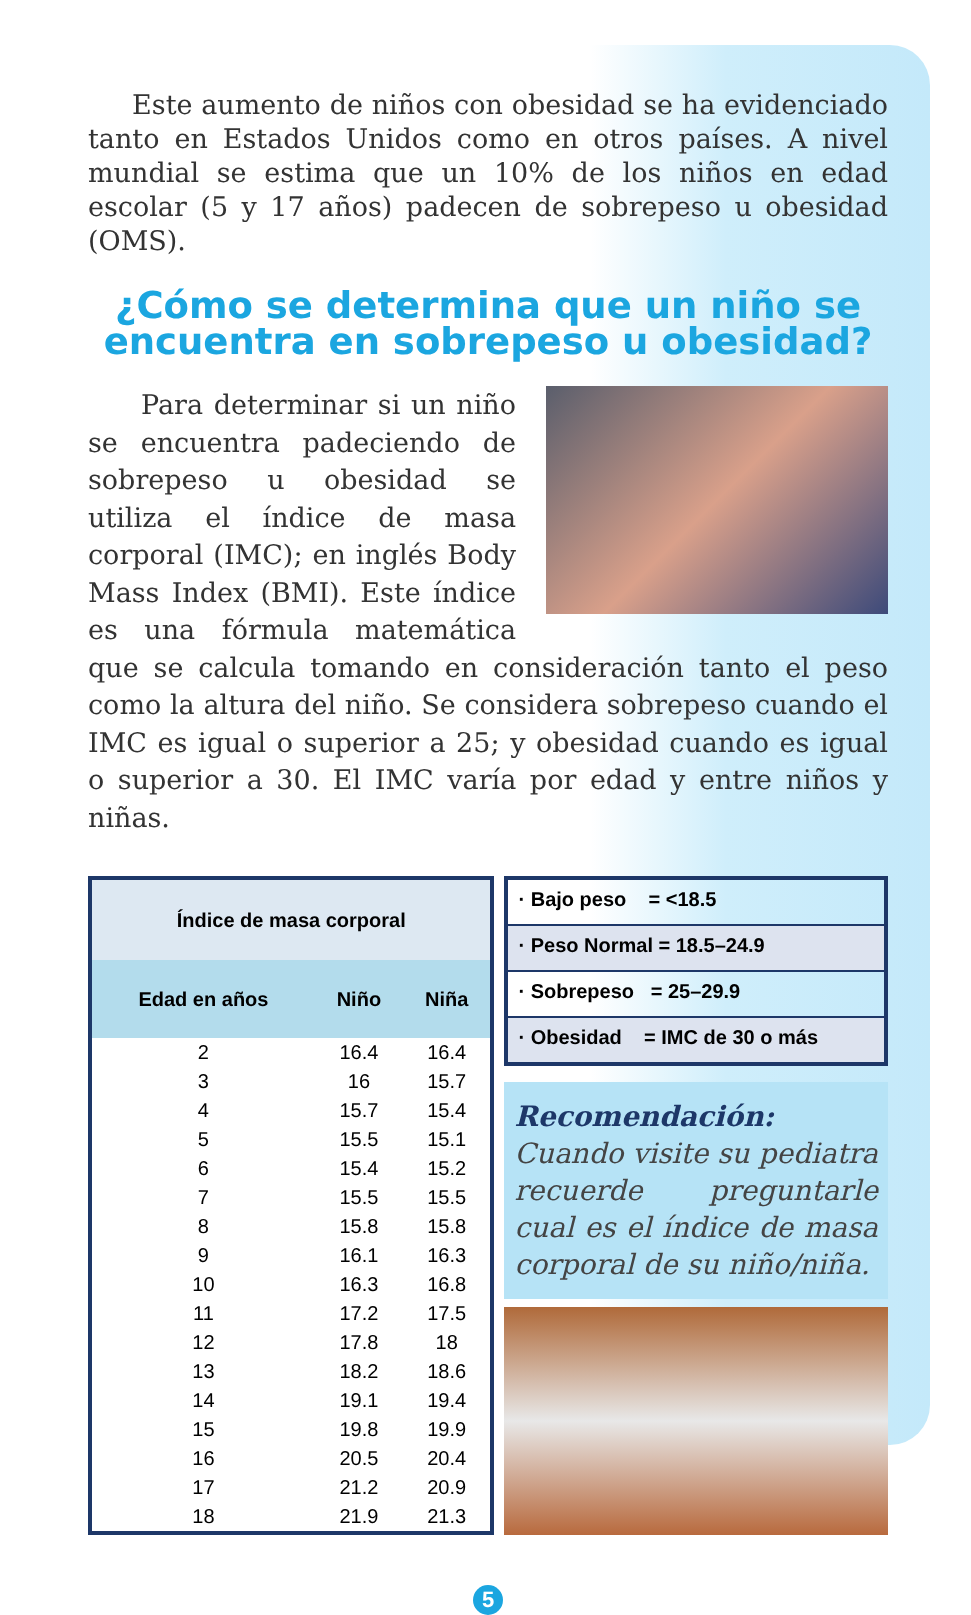Este aumento de niños con obesidad se ha evidenciado tanto en Estados Unidos como en otros países. A nivel mundial se estima que un 10% de los niños en edad escolar (5 y 17 años) padecen de sobrepeso u obesidad (OMS).
¿Cómo se determina que un niño se encuentra en sobrepeso u obesidad?
Para determinar si un niño se encuentra padeciendo de sobrepeso u obesidad se utiliza el índice de masa corporal (IMC); en inglés Body Mass Index (BMI). Este índice es una fórmula matemática que se calcula tomando en consideración tanto el peso como la altura del niño. Se considera sobrepeso cuando el IMC es igual o superior a 25; y obesidad cuando es igual o superior a 30. El IMC varía por edad y entre niños y niñas.
| Índice de masa corporal | | |
| --- | --- | --- |
| Edad en años | Niño | Niña |
| 2 | 16.4 | 16.4 |
| 3 | 16 | 15.7 |
| 4 | 15.7 | 15.4 |
| 5 | 15.5 | 15.1 |
| 6 | 15.4 | 15.2 |
| 7 | 15.5 | 15.5 |
| 8 | 15.8 | 15.8 |
| 9 | 16.1 | 16.3 |
| 10 | 16.3 | 16.8 |
| 11 | 17.2 | 17.5 |
| 12 | 17.8 | 18 |
| 13 | 18.2 | 18.6 |
| 14 | 19.1 | 19.4 |
| 15 | 19.8 | 19.9 |
| 16 | 20.5 | 20.4 |
| 17 | 21.2 | 20.9 |
| 18 | 21.9 | 21.3 |
· Bajo peso = <18.5
· Peso Normal = 18.5–24.9
· Sobrepeso = 25–29.9
· Obesidad = IMC de 30 o más
Recomendación: Cuando visite su pediatra recuerde preguntarle cual es el índice de masa corporal de su niño/niña.
5